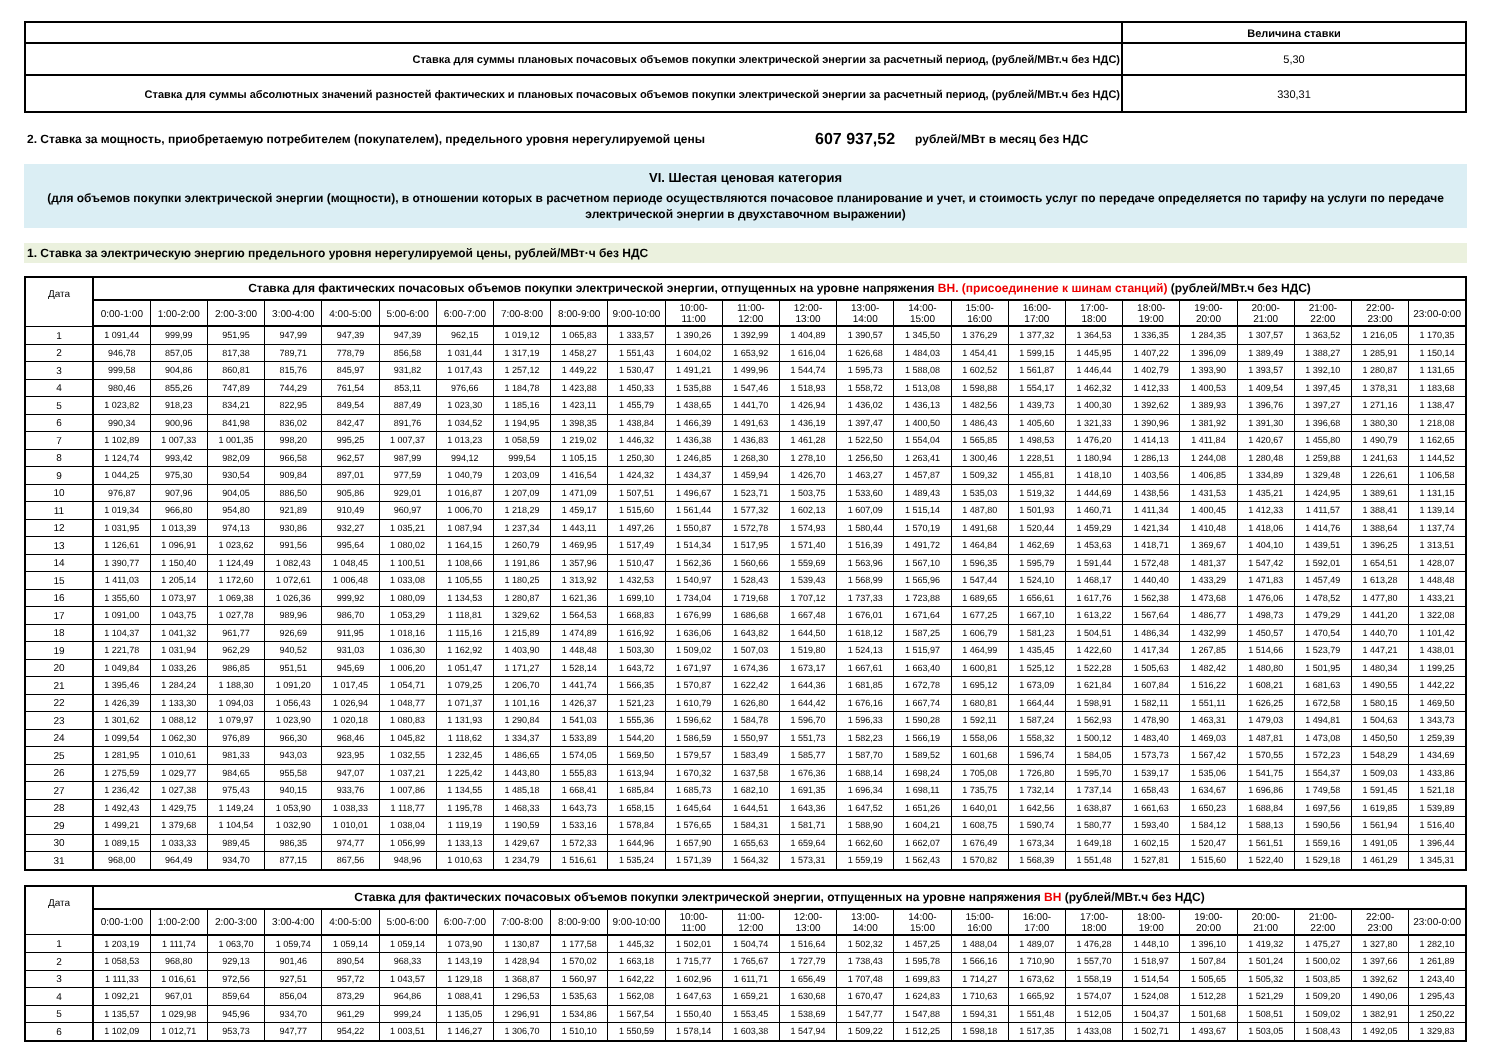| | Величина ставки |
| Ставка для суммы плановых почасовых объемов покупки электрической энергии за расчетный период, (рублей/МВт.ч без НДС) | 5,30 |
| Ставка для суммы абсолютных значений разностей фактических и плановых почасовых объемов покупки электрической энергии за расчетный период, (рублей/МВт.ч без НДС) | 330,31 |
2. Ставка за мощность, приобретаемую потребителем (покупателем), предельного уровня нерегулируемой цены 607 937,52 рублей/МВт в месяц без НДС
VI. Шестая ценовая категория
(для объемов покупки электрической энергии (мощности), в отношении которых в расчетном периоде осуществляются почасовое планирование и учет, и стоимость услуг по передаче определяется по тарифу на услуги по передаче электрической энергии в двухставочном выражении)
1. Ставка за электрическую энергию предельного уровня нерегулируемой цены, рублей/МВт·ч без НДС
| Дата | Ставка для фактических почасовых объемов покупки электрической энергии, отпущенных на уровне напряжения ВН. (присоединение к шинам станций) (рублей/МВт.ч без НДС) | | | | | | | | | | | | | | | | | | | | | | | |
| --- | --- | --- | --- | --- | --- | --- | --- | --- | --- | --- | --- | --- | --- | --- | --- | --- | --- | --- | --- | --- | --- | --- | --- | --- |
| | 0:00-1:00 | 1:00-2:00 | 2:00-3:00 | 3:00-4:00 | 4:00-5:00 | 5:00-6:00 | 6:00-7:00 | 7:00-8:00 | 8:00-9:00 | 9:00-10:00 | 10:00- 11:00 | 11:00- 12:00 | 12:00- 13:00 | 13:00- 14:00 | 14:00- 15:00 | 15:00- 16:00 | 16:00- 17:00 | 17:00- 18:00 | 18:00- 19:00 | 19:00- 20:00 | 20:00- 21:00 | 21:00- 22:00 | 22:00- 23:00 | 23:00-0:00 |
| 1 | 1 091,44 | 999,99 | 951,95 | 947,99 | 947,39 | 947,39 | 962,15 | 1 019,12 | 1 065,83 | 1 333,57 | 1 390,26 | 1 392,99 | 1 404,89 | 1 390,57 | 1 345,50 | 1 376,29 | 1 377,32 | 1 364,53 | 1 336,35 | 1 284,35 | 1 307,57 | 1 363,52 | 1 216,05 | 1 170,35 |
| 2 | 946,78 | 857,05 | 817,38 | 789,71 | 778,79 | 856,58 | 1 031,44 | 1 317,19 | 1 458,27 | 1 551,43 | 1 604,02 | 1 653,92 | 1 616,04 | 1 626,68 | 1 484,03 | 1 454,41 | 1 599,15 | 1 445,95 | 1 407,22 | 1 396,09 | 1 389,49 | 1 388,27 | 1 285,91 | 1 150,14 |
| 3 | 999,58 | 904,86 | 860,81 | 815,76 | 845,97 | 931,82 | 1 017,43 | 1 257,12 | 1 449,22 | 1 530,47 | 1 491,21 | 1 499,96 | 1 544,74 | 1 595,73 | 1 588,08 | 1 602,52 | 1 561,87 | 1 446,44 | 1 402,79 | 1 393,90 | 1 393,57 | 1 392,10 | 1 280,87 | 1 131,65 |
| 4 | 980,46 | 855,26 | 747,89 | 744,29 | 761,54 | 853,11 | 976,66 | 1 184,78 | 1 423,88 | 1 450,33 | 1 535,88 | 1 547,46 | 1 518,93 | 1 558,72 | 1 513,08 | 1 598,88 | 1 554,17 | 1 462,32 | 1 412,33 | 1 400,53 | 1 409,54 | 1 397,45 | 1 378,31 | 1 183,68 |
| 5 | 1 023,82 | 918,23 | 834,21 | 822,95 | 849,54 | 887,49 | 1 023,30 | 1 185,16 | 1 423,11 | 1 455,79 | 1 438,65 | 1 441,70 | 1 426,94 | 1 436,02 | 1 436,13 | 1 482,56 | 1 439,73 | 1 400,30 | 1 392,62 | 1 389,93 | 1 396,76 | 1 397,27 | 1 271,16 | 1 138,47 |
| 6 | 990,34 | 900,96 | 841,98 | 836,02 | 842,47 | 891,76 | 1 034,52 | 1 194,95 | 1 398,35 | 1 438,84 | 1 466,39 | 1 491,63 | 1 436,19 | 1 397,47 | 1 400,50 | 1 486,43 | 1 405,60 | 1 321,33 | 1 390,96 | 1 381,92 | 1 391,30 | 1 396,68 | 1 380,30 | 1 218,08 |
| 7 | 1 102,89 | 1 007,33 | 1 001,35 | 998,20 | 995,25 | 1 007,37 | 1 013,23 | 1 058,59 | 1 219,02 | 1 446,32 | 1 436,38 | 1 436,83 | 1 461,28 | 1 522,50 | 1 554,04 | 1 565,85 | 1 498,53 | 1 476,20 | 1 414,13 | 1 411,84 | 1 420,67 | 1 455,80 | 1 490,79 | 1 162,65 |
| 8 | 1 124,74 | 993,42 | 982,09 | 966,58 | 962,57 | 987,99 | 994,12 | 999,54 | 1 105,15 | 1 250,30 | 1 246,85 | 1 268,30 | 1 278,10 | 1 256,50 | 1 263,41 | 1 300,46 | 1 228,51 | 1 180,94 | 1 286,13 | 1 244,08 | 1 280,48 | 1 259,88 | 1 241,63 | 1 144,52 |
| 9 | 1 044,25 | 975,30 | 930,54 | 909,84 | 897,01 | 977,59 | 1 040,79 | 1 203,09 | 1 416,54 | 1 424,32 | 1 434,37 | 1 459,94 | 1 426,70 | 1 463,27 | 1 457,87 | 1 509,32 | 1 455,81 | 1 418,10 | 1 403,56 | 1 406,85 | 1 334,89 | 1 329,48 | 1 226,61 | 1 106,58 |
| 10 | 976,87 | 907,96 | 904,05 | 886,50 | 905,86 | 929,01 | 1 016,87 | 1 207,09 | 1 471,09 | 1 507,51 | 1 496,67 | 1 523,71 | 1 503,75 | 1 533,60 | 1 489,43 | 1 535,03 | 1 519,32 | 1 444,69 | 1 438,56 | 1 431,53 | 1 435,21 | 1 424,95 | 1 389,61 | 1 131,15 |
| 11 | 1 019,34 | 966,80 | 954,80 | 921,89 | 910,49 | 960,97 | 1 006,70 | 1 218,29 | 1 459,17 | 1 515,60 | 1 561,44 | 1 577,32 | 1 602,13 | 1 607,09 | 1 515,14 | 1 487,80 | 1 501,93 | 1 460,71 | 1 411,34 | 1 400,45 | 1 412,33 | 1 411,57 | 1 388,41 | 1 139,14 |
| 12 | 1 031,95 | 1 013,39 | 974,13 | 930,86 | 932,27 | 1 035,21 | 1 087,94 | 1 237,34 | 1 443,11 | 1 497,26 | 1 550,87 | 1 572,78 | 1 574,93 | 1 580,44 | 1 570,19 | 1 491,68 | 1 520,44 | 1 459,29 | 1 421,34 | 1 410,48 | 1 418,06 | 1 414,76 | 1 388,64 | 1 137,74 |
| 13 | 1 126,61 | 1 096,91 | 1 023,62 | 991,56 | 995,64 | 1 080,02 | 1 164,15 | 1 260,79 | 1 469,95 | 1 517,49 | 1 514,34 | 1 517,95 | 1 571,40 | 1 516,39 | 1 491,72 | 1 464,84 | 1 462,69 | 1 453,63 | 1 418,71 | 1 369,67 | 1 404,10 | 1 439,51 | 1 396,25 | 1 313,51 |
| 14 | 1 390,77 | 1 150,40 | 1 124,49 | 1 082,43 | 1 048,45 | 1 100,51 | 1 108,66 | 1 191,86 | 1 357,96 | 1 510,47 | 1 562,36 | 1 560,66 | 1 559,69 | 1 563,96 | 1 567,10 | 1 596,35 | 1 595,79 | 1 591,44 | 1 572,48 | 1 481,37 | 1 547,42 | 1 592,01 | 1 654,51 | 1 428,07 |
| 15 | 1 411,03 | 1 205,14 | 1 172,60 | 1 072,61 | 1 006,48 | 1 033,08 | 1 105,55 | 1 180,25 | 1 313,92 | 1 432,53 | 1 540,97 | 1 528,43 | 1 539,43 | 1 568,99 | 1 565,96 | 1 547,44 | 1 524,10 | 1 468,17 | 1 440,40 | 1 433,29 | 1 471,83 | 1 457,49 | 1 613,28 | 1 448,48 |
| 16 | 1 355,60 | 1 073,97 | 1 069,38 | 1 026,36 | 999,92 | 1 080,09 | 1 134,53 | 1 280,87 | 1 621,36 | 1 699,10 | 1 734,04 | 1 719,68 | 1 707,12 | 1 737,33 | 1 723,88 | 1 689,65 | 1 656,61 | 1 617,76 | 1 562,38 | 1 473,68 | 1 476,06 | 1 478,52 | 1 477,80 | 1 433,21 |
| 17 | 1 091,00 | 1 043,75 | 1 027,78 | 989,96 | 986,70 | 1 053,29 | 1 118,81 | 1 329,62 | 1 564,53 | 1 668,83 | 1 676,99 | 1 686,68 | 1 667,48 | 1 676,01 | 1 671,64 | 1 677,25 | 1 667,10 | 1 613,22 | 1 567,64 | 1 486,77 | 1 498,73 | 1 479,29 | 1 441,20 | 1 322,08 |
| 18 | 1 104,37 | 1 041,32 | 961,77 | 926,69 | 911,95 | 1 018,16 | 1 115,16 | 1 215,89 | 1 474,89 | 1 616,92 | 1 636,06 | 1 643,82 | 1 644,50 | 1 618,12 | 1 587,25 | 1 606,79 | 1 581,23 | 1 504,51 | 1 486,34 | 1 432,99 | 1 450,57 | 1 470,54 | 1 440,70 | 1 101,42 |
| 19 | 1 221,78 | 1 031,94 | 962,29 | 940,52 | 931,03 | 1 036,30 | 1 162,92 | 1 403,90 | 1 448,48 | 1 503,30 | 1 509,02 | 1 507,03 | 1 519,80 | 1 524,13 | 1 515,97 | 1 464,99 | 1 435,45 | 1 422,60 | 1 417,34 | 1 267,85 | 1 514,66 | 1 523,79 | 1 447,21 | 1 438,01 |
| 20 | 1 049,84 | 1 033,26 | 986,85 | 951,51 | 945,69 | 1 006,20 | 1 051,47 | 1 171,27 | 1 528,14 | 1 643,72 | 1 671,97 | 1 674,36 | 1 673,17 | 1 667,61 | 1 663,40 | 1 600,81 | 1 525,12 | 1 522,28 | 1 505,63 | 1 482,42 | 1 480,80 | 1 501,95 | 1 480,34 | 1 199,25 |
| 21 | 1 395,46 | 1 284,24 | 1 188,30 | 1 091,20 | 1 017,45 | 1 054,71 | 1 079,25 | 1 206,70 | 1 441,74 | 1 566,35 | 1 570,87 | 1 622,42 | 1 644,36 | 1 681,85 | 1 672,78 | 1 695,12 | 1 673,09 | 1 621,84 | 1 607,84 | 1 516,22 | 1 608,21 | 1 681,63 | 1 490,55 | 1 442,22 |
| 22 | 1 426,39 | 1 133,30 | 1 094,03 | 1 056,43 | 1 026,94 | 1 048,77 | 1 071,37 | 1 101,16 | 1 426,37 | 1 521,23 | 1 610,79 | 1 626,80 | 1 644,42 | 1 676,16 | 1 667,74 | 1 680,81 | 1 664,44 | 1 598,91 | 1 582,11 | 1 551,11 | 1 626,25 | 1 672,58 | 1 580,15 | 1 469,50 |
| 23 | 1 301,62 | 1 088,12 | 1 079,97 | 1 023,90 | 1 020,18 | 1 080,83 | 1 131,93 | 1 290,84 | 1 541,03 | 1 555,36 | 1 596,62 | 1 584,78 | 1 596,70 | 1 596,33 | 1 590,28 | 1 592,11 | 1 587,24 | 1 562,93 | 1 478,90 | 1 463,31 | 1 479,03 | 1 494,81 | 1 504,63 | 1 343,73 |
| 24 | 1 099,54 | 1 062,30 | 976,89 | 966,30 | 968,46 | 1 045,82 | 1 118,62 | 1 334,37 | 1 533,89 | 1 544,20 | 1 586,59 | 1 550,97 | 1 551,73 | 1 582,23 | 1 566,19 | 1 558,06 | 1 558,32 | 1 500,12 | 1 483,40 | 1 469,03 | 1 487,81 | 1 473,08 | 1 450,50 | 1 259,39 |
| 25 | 1 281,95 | 1 010,61 | 981,33 | 943,03 | 923,95 | 1 032,55 | 1 232,45 | 1 486,65 | 1 574,05 | 1 569,50 | 1 579,57 | 1 583,49 | 1 585,77 | 1 587,70 | 1 589,52 | 1 601,68 | 1 596,74 | 1 584,05 | 1 573,73 | 1 567,42 | 1 570,55 | 1 572,23 | 1 548,29 | 1 434,69 |
| 26 | 1 275,59 | 1 029,77 | 984,65 | 955,58 | 947,07 | 1 037,21 | 1 225,42 | 1 443,80 | 1 555,83 | 1 613,94 | 1 670,32 | 1 637,58 | 1 676,36 | 1 688,14 | 1 698,24 | 1 705,08 | 1 726,80 | 1 595,70 | 1 539,17 | 1 535,06 | 1 541,75 | 1 554,37 | 1 509,03 | 1 433,86 |
| 27 | 1 236,42 | 1 027,38 | 975,43 | 940,15 | 933,76 | 1 007,86 | 1 134,55 | 1 485,18 | 1 668,41 | 1 685,84 | 1 685,73 | 1 682,10 | 1 691,35 | 1 696,34 | 1 698,11 | 1 735,75 | 1 732,14 | 1 737,14 | 1 658,43 | 1 634,67 | 1 696,86 | 1 749,58 | 1 591,45 | 1 521,18 |
| 28 | 1 492,43 | 1 429,75 | 1 149,24 | 1 053,90 | 1 038,33 | 1 118,77 | 1 195,78 | 1 468,33 | 1 643,73 | 1 658,15 | 1 645,64 | 1 644,51 | 1 643,36 | 1 647,52 | 1 651,26 | 1 640,01 | 1 642,56 | 1 638,87 | 1 661,63 | 1 650,23 | 1 688,84 | 1 697,56 | 1 619,85 | 1 539,89 |
| 29 | 1 499,21 | 1 379,68 | 1 104,54 | 1 032,90 | 1 010,01 | 1 038,04 | 1 119,19 | 1 190,59 | 1 533,16 | 1 578,84 | 1 576,65 | 1 584,31 | 1 581,71 | 1 588,90 | 1 604,21 | 1 608,75 | 1 590,74 | 1 580,77 | 1 593,40 | 1 584,12 | 1 588,13 | 1 590,56 | 1 561,94 | 1 516,40 |
| 30 | 1 089,15 | 1 033,33 | 989,45 | 986,35 | 974,77 | 1 056,99 | 1 133,13 | 1 429,67 | 1 572,33 | 1 644,96 | 1 657,90 | 1 655,63 | 1 659,64 | 1 662,60 | 1 662,07 | 1 676,49 | 1 673,34 | 1 649,18 | 1 602,15 | 1 520,47 | 1 561,51 | 1 559,16 | 1 491,05 | 1 396,44 |
| 31 | 968,00 | 964,49 | 934,70 | 877,15 | 867,56 | 948,96 | 1 010,63 | 1 234,79 | 1 516,61 | 1 535,24 | 1 571,39 | 1 564,32 | 1 573,31 | 1 559,19 | 1 562,43 | 1 570,82 | 1 568,39 | 1 551,48 | 1 527,81 | 1 515,60 | 1 522,40 | 1 529,18 | 1 461,29 | 1 345,31 |
| Дата | Ставка для фактических почасовых объемов покупки электрической энергии, отпущенных на уровне напряжения ВН (рублей/МВт.ч без НДС) | | | | | | | | | | | | | | | | | | | | | | | |
| --- | --- | --- | --- | --- | --- | --- | --- | --- | --- | --- | --- | --- | --- | --- | --- | --- | --- | --- | --- | --- | --- | --- | --- | --- |
| | 0:00-1:00 | 1:00-2:00 | 2:00-3:00 | 3:00-4:00 | 4:00-5:00 | 5:00-6:00 | 6:00-7:00 | 7:00-8:00 | 8:00-9:00 | 9:00-10:00 | 10:00- 11:00 | 11:00- 12:00 | 12:00- 13:00 | 13:00- 14:00 | 14:00- 15:00 | 15:00- 16:00 | 16:00- 17:00 | 17:00- 18:00 | 18:00- 19:00 | 19:00- 20:00 | 20:00- 21:00 | 21:00- 22:00 | 22:00- 23:00 | 23:00-0:00 |
| 1 | 1 203,19 | 1 111,74 | 1 063,70 | 1 059,74 | 1 059,14 | 1 059,14 | 1 073,90 | 1 130,87 | 1 177,58 | 1 445,32 | 1 502,01 | 1 504,74 | 1 516,64 | 1 502,32 | 1 457,25 | 1 488,04 | 1 489,07 | 1 476,28 | 1 448,10 | 1 396,10 | 1 419,32 | 1 475,27 | 1 327,80 | 1 282,10 |
| 2 | 1 058,53 | 968,80 | 929,13 | 901,46 | 890,54 | 968,33 | 1 143,19 | 1 428,94 | 1 570,02 | 1 663,18 | 1 715,77 | 1 765,67 | 1 727,79 | 1 738,43 | 1 595,78 | 1 566,16 | 1 710,90 | 1 557,70 | 1 518,97 | 1 507,84 | 1 501,24 | 1 500,02 | 1 397,66 | 1 261,89 |
| 3 | 1 111,33 | 1 016,61 | 972,56 | 927,51 | 957,72 | 1 043,57 | 1 129,18 | 1 368,87 | 1 560,97 | 1 642,22 | 1 602,96 | 1 611,71 | 1 656,49 | 1 707,48 | 1 699,83 | 1 714,27 | 1 673,62 | 1 558,19 | 1 514,54 | 1 505,65 | 1 505,32 | 1 503,85 | 1 392,62 | 1 243,40 |
| 4 | 1 092,21 | 967,01 | 859,64 | 856,04 | 873,29 | 964,86 | 1 088,41 | 1 296,53 | 1 535,63 | 1 562,08 | 1 647,63 | 1 659,21 | 1 630,68 | 1 670,47 | 1 624,83 | 1 710,63 | 1 665,92 | 1 574,07 | 1 524,08 | 1 512,28 | 1 521,29 | 1 509,20 | 1 490,06 | 1 295,43 |
| 5 | 1 135,57 | 1 029,98 | 945,96 | 934,70 | 961,29 | 999,24 | 1 135,05 | 1 296,91 | 1 534,86 | 1 567,54 | 1 550,40 | 1 553,45 | 1 538,69 | 1 547,77 | 1 547,88 | 1 594,31 | 1 551,48 | 1 512,05 | 1 504,37 | 1 501,68 | 1 508,51 | 1 509,02 | 1 382,91 | 1 250,22 |
| 6 | 1 102,09 | 1 012,71 | 953,73 | 947,77 | 954,22 | 1 003,51 | 1 146,27 | 1 306,70 | 1 510,10 | 1 550,59 | 1 578,14 | 1 603,38 | 1 547,94 | 1 509,22 | 1 512,25 | 1 598,18 | 1 517,35 | 1 433,08 | 1 502,71 | 1 493,67 | 1 503,05 | 1 508,43 | 1 492,05 | 1 329,83 |